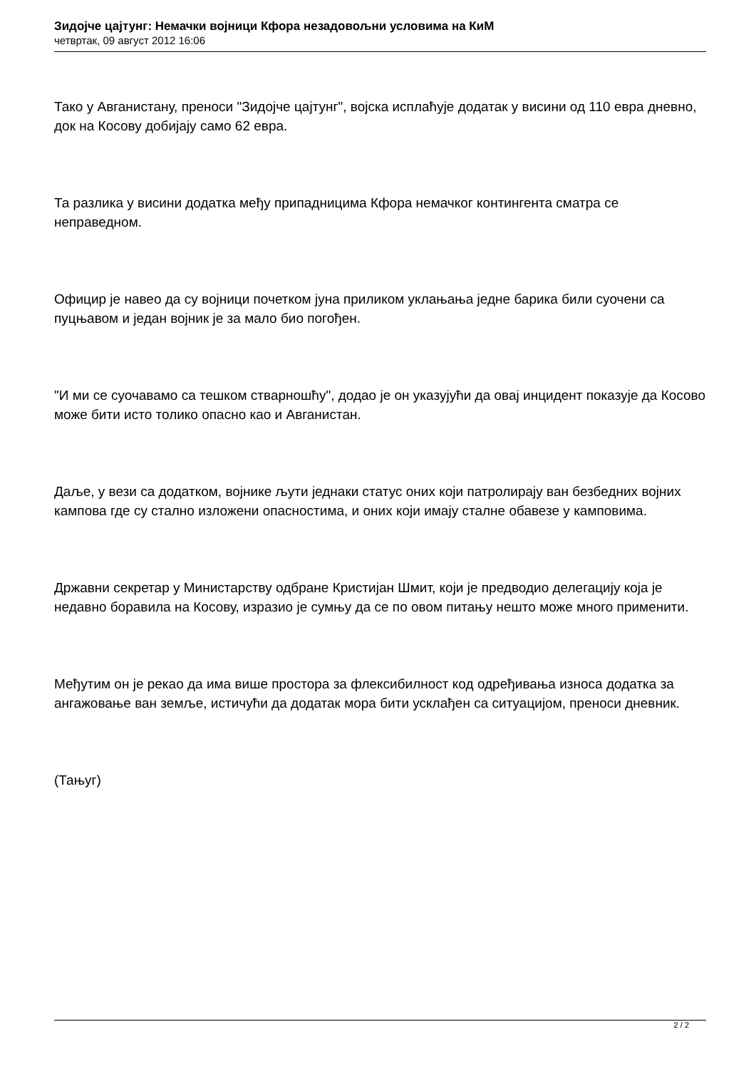Зидојче цајтунг: Немачки војници Кфора незадовољни условима на КиМ
четвртак, 09 август 2012 16:06
Тако у Авганистану, преноси "Зидојче цајтунг", војска исплаћује додатак у висини од 110 евра дневно, док на Косову добијају само 62 евра.
Та разлика у висини додатка међу припадницима Кфора немачког контингента сматра се неправедном.
Официр је навео да су војници почетком јуна приликом уклањања једне барика били суочени са пуцњавом и један војник је за мало био погођен.
"И ми се суочавамо са тешком стварношћу", додао је он указујући да овај инцидент показује да Косово може бити исто толико опасно као и Авганистан.
Даље, у вези са додатком, војнике љути једнаки статус оних који патролирају ван безбедних војних кампова где су стално изложени опасностима, и оних који имају сталне обавезе у камповима.
Државни секретар у Министарству одбране Кристијан Шмит, који је предводио делегацију која је недавно боравила на Косову, изразио је сумњу да се по овом питању нешто може много применити.
Међутим он је рекао да има више простора за флексибилност код одређивања износа додатка за ангажовање ван земље, истичући да додатак мора бити усклађен са ситуацијом, преноси дневник.
(Тањуг)
2 / 2